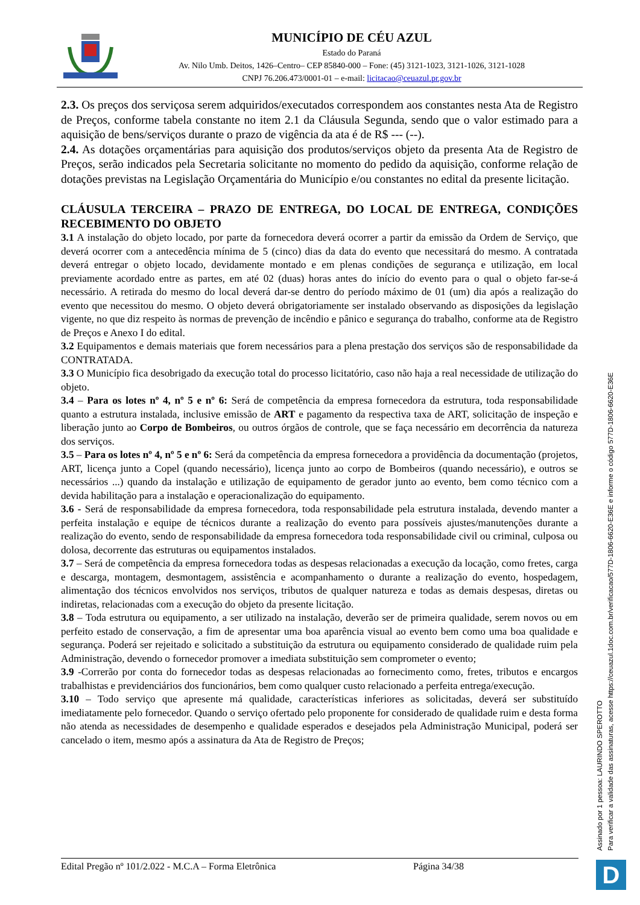MUNICÍPIO DE CÉU AZUL
Estado do Paraná
Av. Nilo Umb. Deitos, 1426–Centro– CEP 85840-000 – Fone: (45) 3121-1023, 3121-1026, 3121-1028
CNPJ 76.206.473/0001-01 – e-mail: licitacao@ceuazul.pr.gov.br
2.3. Os preços dos serviçosa serem adquiridos/executados correspondem aos constantes nesta Ata de Registro de Preços, conforme tabela constante no item 2.1 da Cláusula Segunda, sendo que o valor estimado para a aquisição de bens/serviços durante o prazo de vigência da ata é de R$ --- (--).
2.4. As dotações orçamentárias para aquisição dos produtos/serviços objeto da presenta Ata de Registro de Preços, serão indicados pela Secretaria solicitante no momento do pedido da aquisição, conforme relação de dotações previstas na Legislação Orçamentária do Município e/ou constantes no edital da presente licitação.
CLÁUSULA TERCEIRA – PRAZO DE ENTREGA, DO LOCAL DE ENTREGA, CONDIÇÕES RECEBIMENTO DO OBJETO
3.1 A instalação do objeto locado, por parte da fornecedora deverá ocorrer a partir da emissão da Ordem de Serviço, que deverá ocorrer com a antecedência mínima de 5 (cinco) dias da data do evento que necessitará do mesmo. A contratada deverá entregar o objeto locado, devidamente montado e em plenas condições de segurança e utilização, em local previamente acordado entre as partes, em até 02 (duas) horas antes do início do evento para o qual o objeto far-se-á necessário. A retirada do mesmo do local deverá dar-se dentro do período máximo de 01 (um) dia após a realização do evento que necessitou do mesmo. O objeto deverá obrigatoriamente ser instalado observando as disposições da legislação vigente, no que diz respeito às normas de prevenção de incêndio e pânico e segurança do trabalho, conforme ata de Registro de Preços e Anexo I do edital.
3.2 Equipamentos e demais materiais que forem necessários para a plena prestação dos serviços são de responsabilidade da CONTRATADA.
3.3 O Município fica desobrigado da execução total do processo licitatório, caso não haja a real necessidade de utilização do objeto.
3.4 – Para os lotes nº 4, nº 5 e nº 6: Será de competência da empresa fornecedora da estrutura, toda responsabilidade quanto a estrutura instalada, inclusive emissão de ART e pagamento da respectiva taxa de ART, solicitação de inspeção e liberação junto ao Corpo de Bombeiros, ou outros órgãos de controle, que se faça necessário em decorrência da natureza dos serviços.
3.5 – Para os lotes nº 4, nº 5 e nº 6: Será da competência da empresa fornecedora a providência da documentação (projetos, ART, licença junto a Copel (quando necessário), licença junto ao corpo de Bombeiros (quando necessário), e outros se necessários ...) quando da instalação e utilização de equipamento de gerador junto ao evento, bem como técnico com a devida habilitação para a instalação e operacionalização do equipamento.
3.6 - Será de responsabilidade da empresa fornecedora, toda responsabilidade pela estrutura instalada, devendo manter a perfeita instalação e equipe de técnicos durante a realização do evento para possíveis ajustes/manutenções durante a realização do evento, sendo de responsabilidade da empresa fornecedora toda responsabilidade civil ou criminal, culposa ou dolosa, decorrente das estruturas ou equipamentos instalados.
3.7 – Será de competência da empresa fornecedora todas as despesas relacionadas a execução da locação, como fretes, carga e descarga, montagem, desmontagem, assistência e acompanhamento o durante a realização do evento, hospedagem, alimentação dos técnicos envolvidos nos serviços, tributos de qualquer natureza e todas as demais despesas, diretas ou indiretas, relacionadas com a execução do objeto da presente licitação.
3.8 – Toda estrutura ou equipamento, a ser utilizado na instalação, deverão ser de primeira qualidade, serem novos ou em perfeito estado de conservação, a fim de apresentar uma boa aparência visual ao evento bem como uma boa qualidade e segurança. Poderá ser rejeitado e solicitado a substituição da estrutura ou equipamento considerado de qualidade ruim pela Administração, devendo o fornecedor promover a imediata substituição sem comprometer o evento;
3.9 -Correrão por conta do fornecedor todas as despesas relacionadas ao fornecimento como, fretes, tributos e encargos trabalhistas e previdenciários dos funcionários, bem como qualquer custo relacionado a perfeita entrega/execução.
3.10 – Todo serviço que apresente má qualidade, características inferiores as solicitadas, deverá ser substituído imediatamente pelo fornecedor. Quando o serviço ofertado pelo proponente for considerado de qualidade ruim e desta forma não atenda as necessidades de desempenho e qualidade esperados e desejados pela Administração Municipal, poderá ser cancelado o item, mesmo após a assinatura da Ata de Registro de Preços;
Edital Pregão nº 101/2.022 - M.C.A – Forma Eletrônica Página 34/38
Assinado por 1 pessoa: LAURINDO SPEROTTO
Para verificar a validade das assinaturas, acesse https://ceuazul.1doc.com.br/verificacao/577D-1806-6620-E36E e informe o código 577D-1806-6620-E36E
D